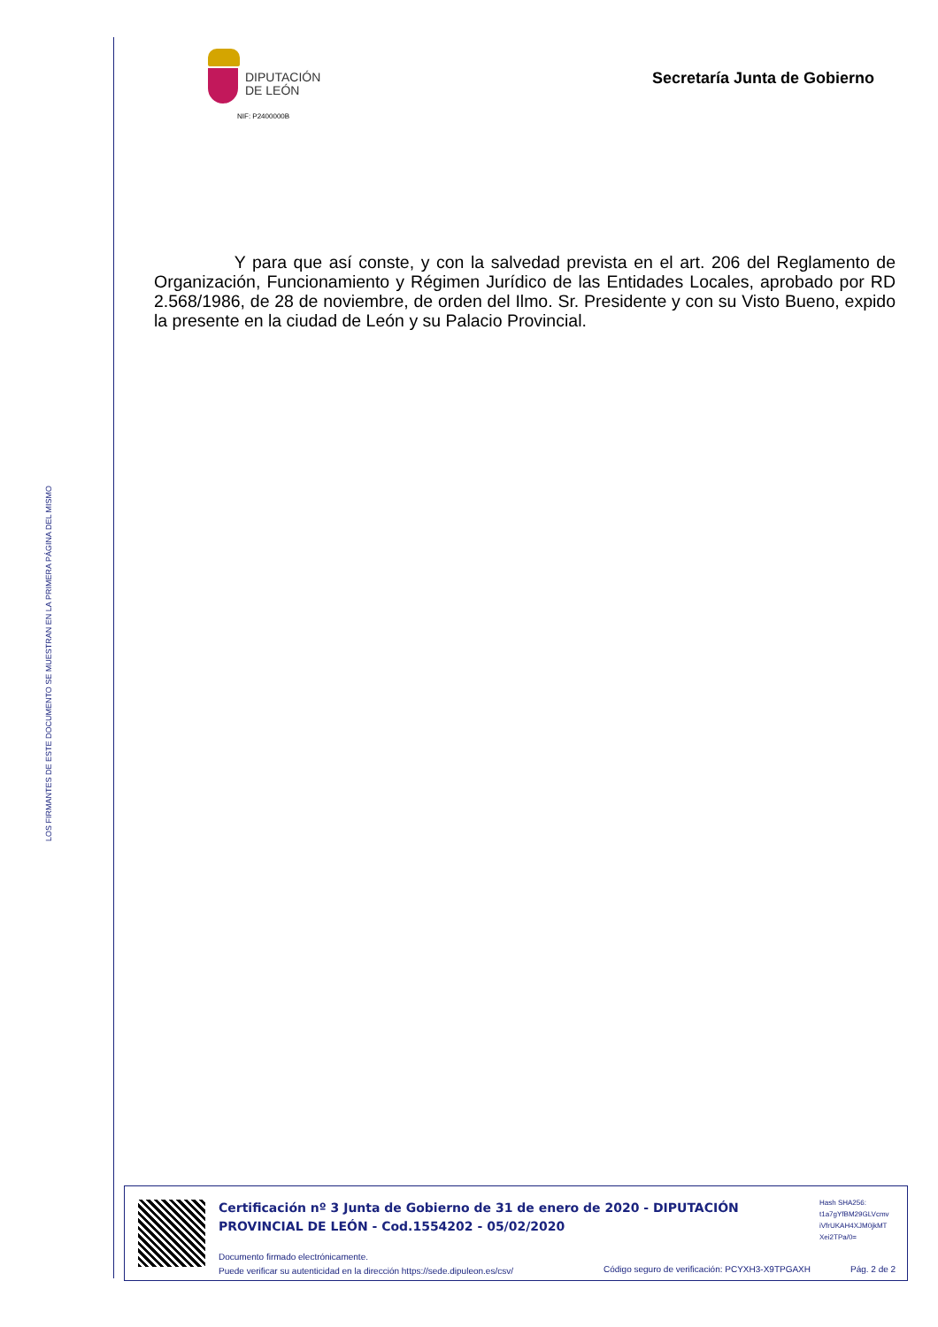LOS FIRMANTES DE ESTE DOCUMENTO SE MUESTRAN EN LA PRIMERA PÁGINA DEL MISMO
DIPUTACIÓN
DE LEÓN
NIF: P2400000B
Secretaría Junta de Gobierno
Y para que así conste, y con la salvedad prevista en el art. 206 del Reglamento de Organización, Funcionamiento y Régimen Jurídico de las Entidades Locales, aprobado por RD 2.568/1986, de 28 de noviembre, de orden del Ilmo. Sr. Presidente y con su Visto Bueno, expido la presente en la ciudad de León y su Palacio Provincial.
Certificación nº 3 Junta de Gobierno de 31 de enero de 2020 - DIPUTACIÓN PROVINCIAL DE LEÓN - Cod.1554202 - 05/02/2020
Hash SHA256:
t1a7gYfBM29GLVcmv
iVfrUKAH4XJM0jkMT
Xei2TPa/0=
Documento firmado electrónicamente.
Puede verificar su autenticidad en la dirección https://sede.dipuleon.es/csv/
Código seguro de verificación: PCYXH3-X9TPGAXH
Pág. 2 de 2